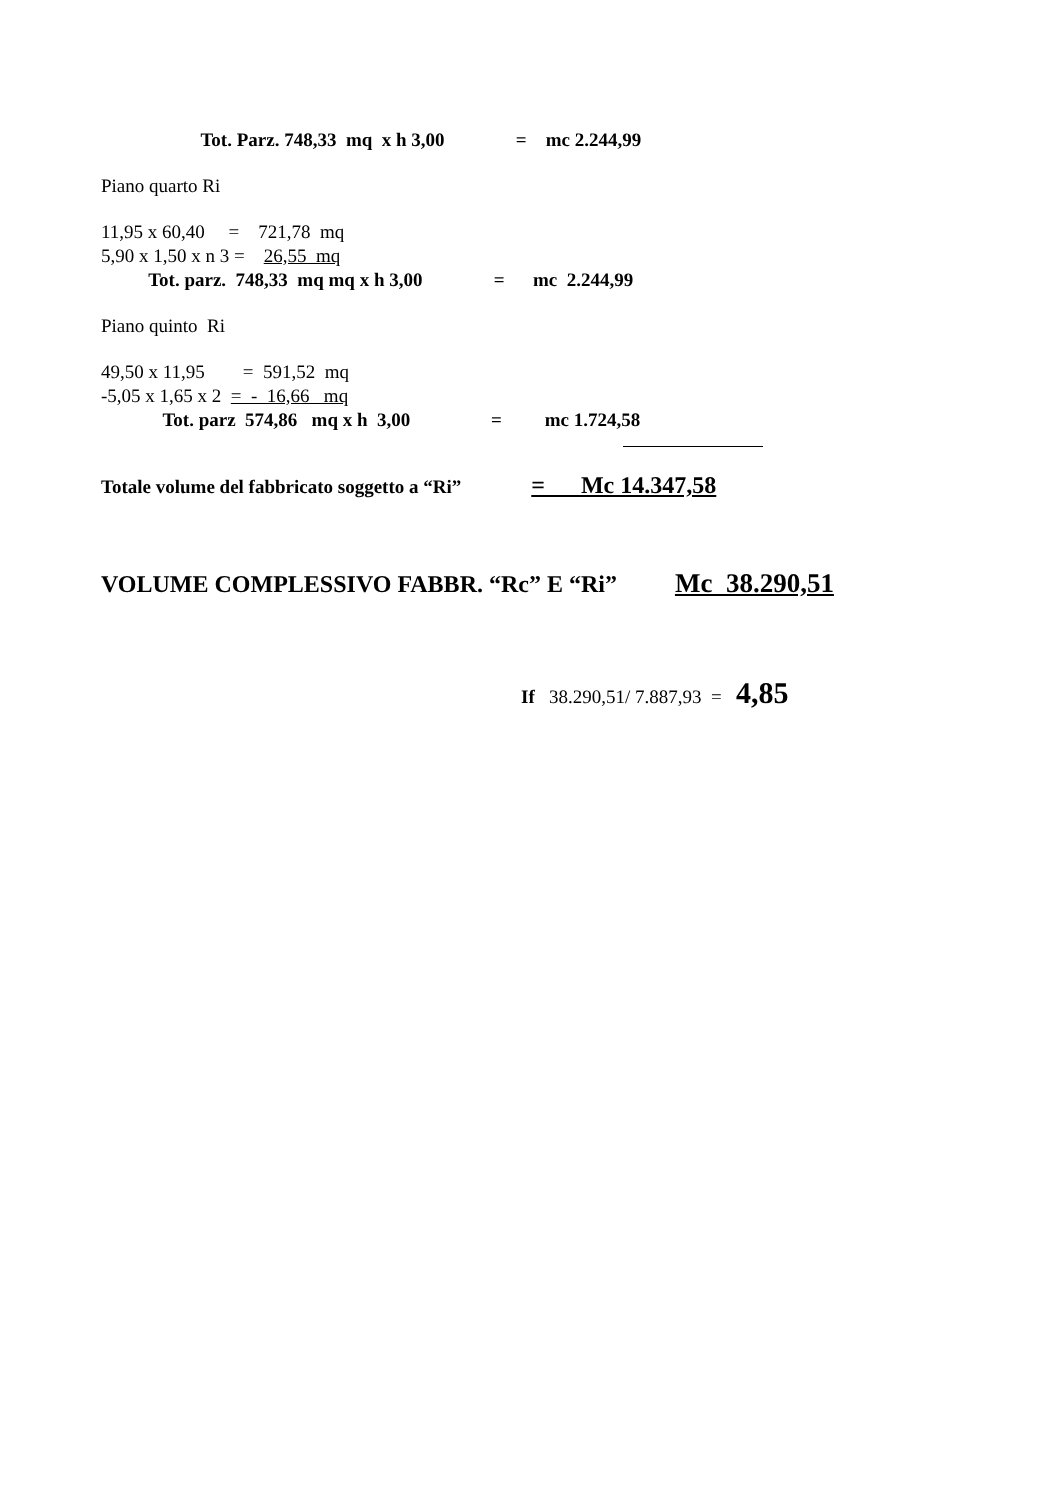Tot. Parz. 748,33 mq x h 3,00 = mc 2.244,99
Piano quarto Ri
11,95 x 60,40 = 721,78 mq
5,90 x 1,50 x n 3 = 26,55 mq
Tot. parz. 748,33 mq mq x h 3,00 = mc 2.244,99
Piano quinto Ri
49,50 x 11,95 = 591,52 mq
-5,05 x 1,65 x 2 = - 16,66 mq
Tot. parz 574,86 mq x h 3,00 = mc 1.724,58
Totale volume del fabbricato soggetto a “Ri” = Mc 14.347,58
VOLUME COMPLESSIVO FABBR. “Rc” E “Ri” Mc 38.290,51
If 38.290,51/ 7.887,93 = 4,85